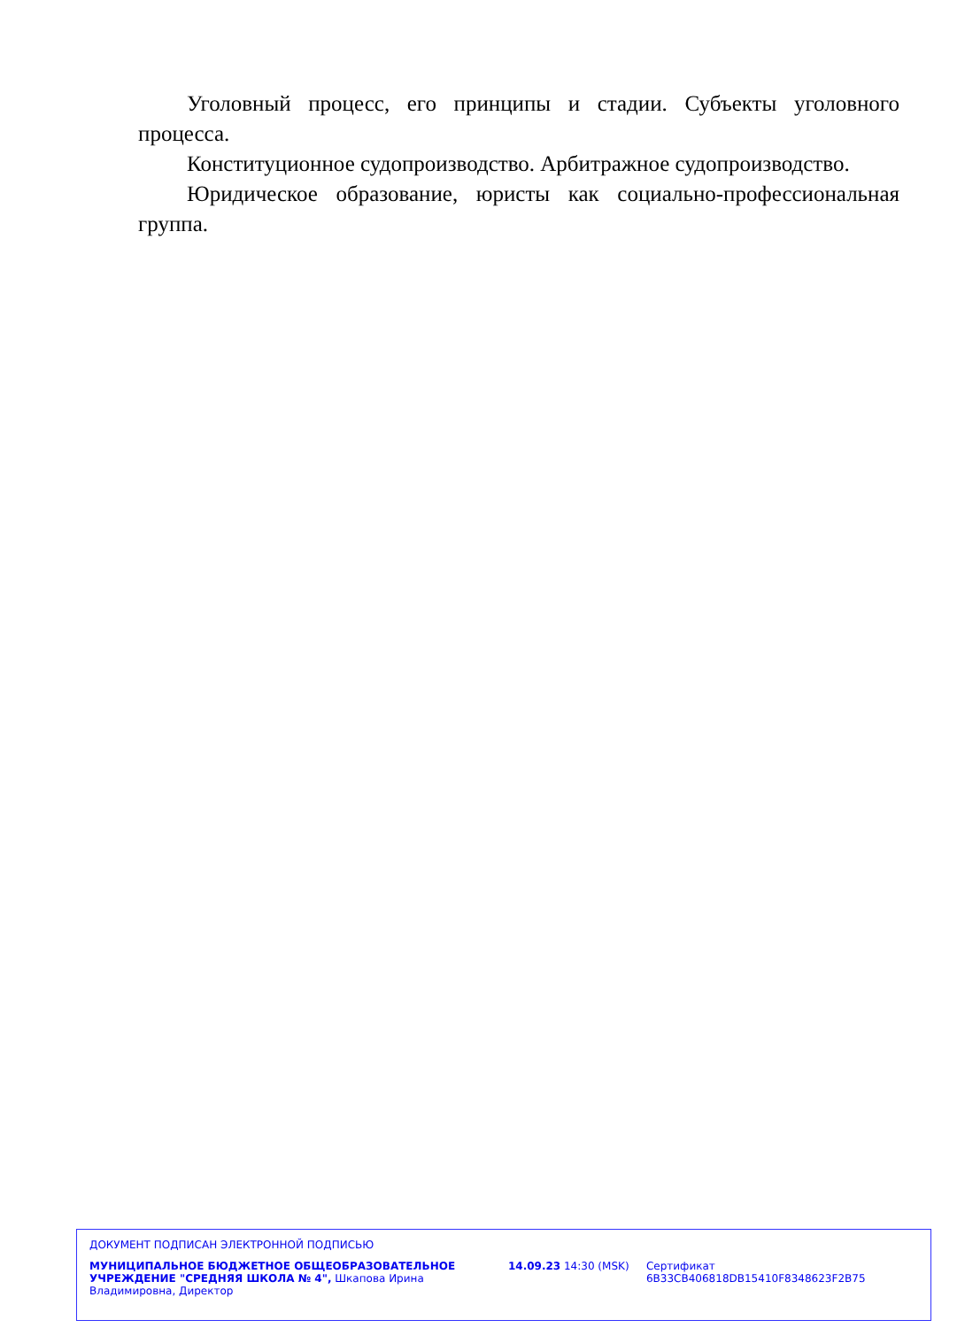Уголовный процесс, его принципы и стадии. Субъекты уголовного процесса.
Конституционное судопроизводство. Арбитражное судопроизводство.
Юридическое образование, юристы как социально-профессиональная группа.
ДОКУМЕНТ ПОДПИСАН ЭЛЕКТРОННОЙ ПОДПИСЬЮ
МУНИЦИПАЛЬНОЕ БЮДЖЕТНОЕ ОБЩЕОБРАЗОВАТЕЛЬНОЕ УЧРЕЖДЕНИЕ "СРЕДНЯЯ ШКОЛА № 4", Шкапова Ирина Владимировна, Директор
14.09.23 14:30 (MSK) Сертификат 6B33CB406818DB15410F8348623F2B75